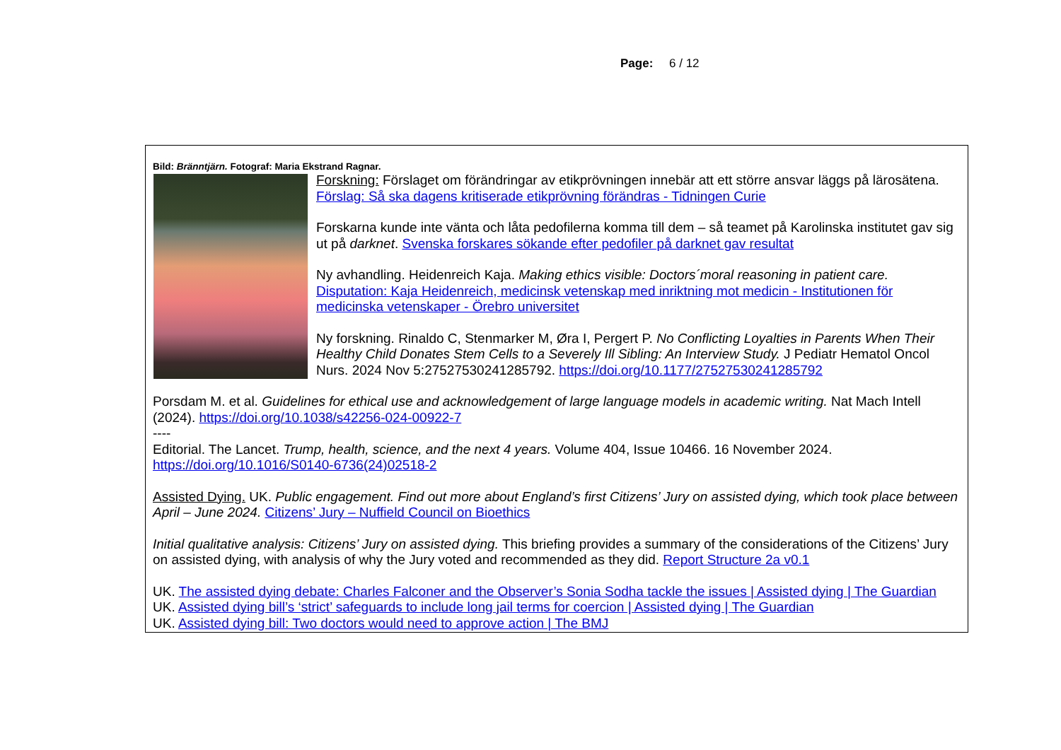Page: 6 / 12
Bild: Bränntjärn. Fotograf: Maria Ekstrand Ragnar.
Forskning: Förslaget om förändringar av etikprövningen innebär att ett större ansvar läggs på lärosätena. Förslag: Så ska dagens kritiserade etikprövning förändras - Tidningen Curie
Forskarna kunde inte vänta och låta pedofilerna komma till dem – så teamet på Karolinska institutet gav sig ut på darknet. Svenska forskares sökande efter pedofiler på darknet gav resultat
Ny avhandling. Heidenreich Kaja. Making ethics visible: Doctors´moral reasoning in patient care. Disputation: Kaja Heidenreich, medicinsk vetenskap med inriktning mot medicin - Institutionen för medicinska vetenskaper - Örebro universitet
Ny forskning. Rinaldo C, Stenmarker M, Øra I, Pergert P. No Conflicting Loyalties in Parents When Their Healthy Child Donates Stem Cells to a Severely Ill Sibling: An Interview Study. J Pediatr Hematol Oncol Nurs. 2024 Nov 5:27527530241285792. https://doi.org/10.1177/27527530241285792
Porsdam M. et al. Guidelines for ethical use and acknowledgement of large language models in academic writing. Nat Mach Intell (2024). https://doi.org/10.1038/s42256-024-00922-7
----
Editorial. The Lancet. Trump, health, science, and the next 4 years. Volume 404, Issue 10466. 16 November 2024. https://doi.org/10.1016/S0140-6736(24)02518-2
Assisted Dying. UK. Public engagement. Find out more about England’s first Citizens’ Jury on assisted dying, which took place between April – June 2024. Citizens’ Jury – Nuffield Council on Bioethics
Initial qualitative analysis: Citizens’ Jury on assisted dying. This briefing provides a summary of the considerations of the Citizens’ Jury on assisted dying, with analysis of why the Jury voted and recommended as they did. Report Structure 2a v0.1
UK. The assisted dying debate: Charles Falconer and the Observer’s Sonia Sodha tackle the issues | Assisted dying | The Guardian
UK. Assisted dying bill’s ‘strict’ safeguards to include long jail terms for coercion | Assisted dying | The Guardian
UK. Assisted dying bill: Two doctors would need to approve action | The BMJ